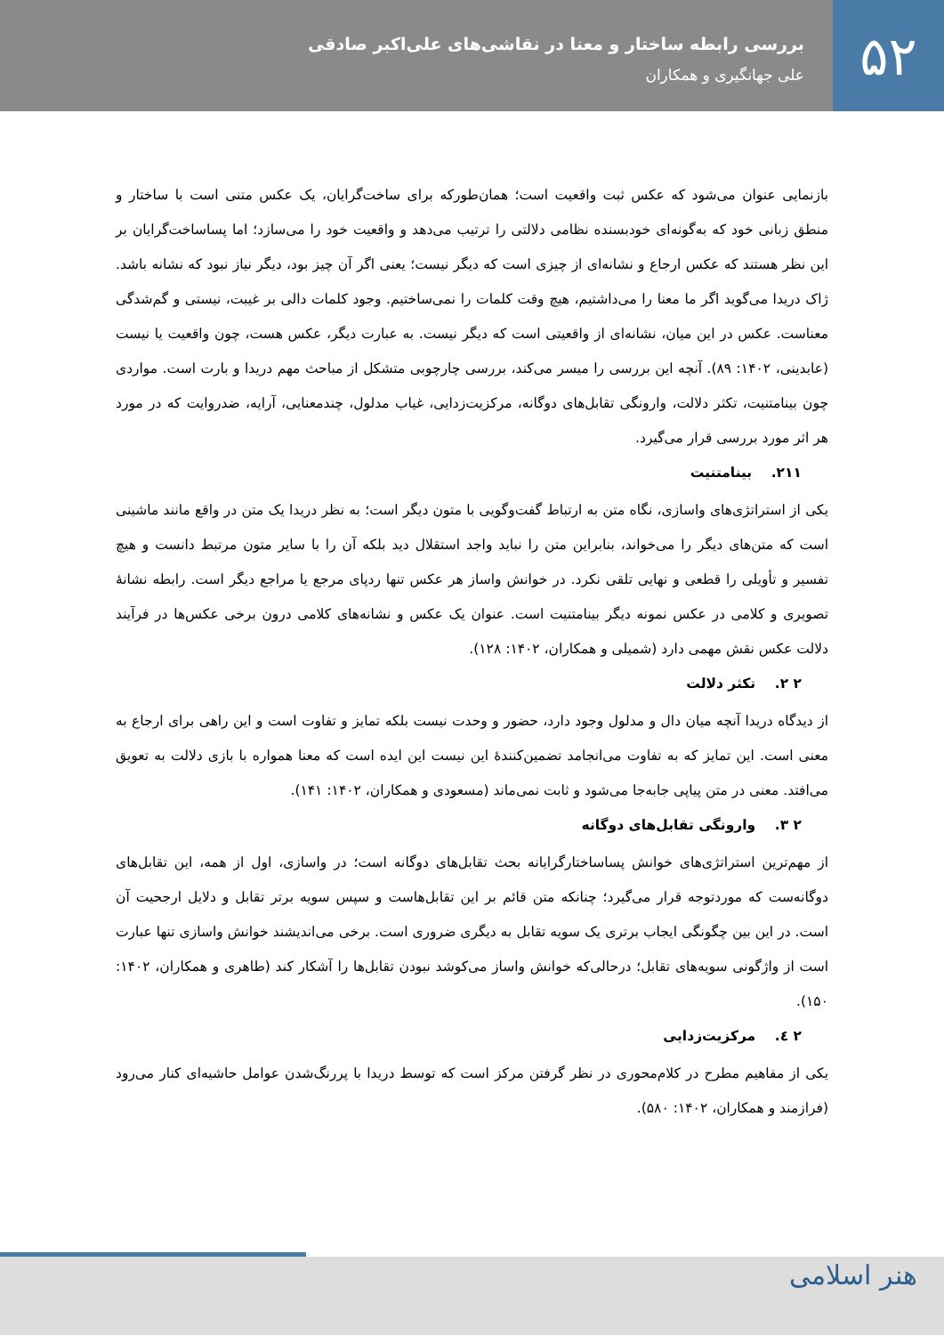۵۲
بررسی رابطه ساختار و معنا در نقاشی‌های علی‌اکبر صادقی
علی جهانگیری و همکاران
بازنمایی عنوان می‌شود که عکس ثبت واقعیت است؛ همان‌طورکه برای ساخت‌گرایان، یک عکس متنی است با ساختار و منطق زبانی خود که به‌گونه‌ای خودبسنده نظامی دلالتی را ترتیب می‌دهد و واقعیت خود را می‌سازد؛ اما پساساخت‌گرایان بر این نظر هستند که عکس ارجاع و نشانه‌ای از چیزی است که دیگر نیست؛ یعنی اگر آن چیز بود، دیگر نیاز نبود که نشانه باشد. ژاک دریدا می‌گوید اگر ما معنا را می‌داشتیم، هیچ وقت کلمات را نمی‌ساختیم. وجود کلمات دالی بر غیبت، نیستی و گم‌شدگی معناست. عکس در این میان، نشانه‌ای از واقعیتی است که دیگر نیست. به عبارت دیگر، عکس هست، چون واقعیت یا نیست (عابدینی، ۱۴۰۲: ۸۹). آنچه این بررسی را میسر می‌کند، بررسی چارچوبی متشکل از مباحث مهم دریدا و بارت است. مواردی چون بینامتنیت، تکثر دلالت، وارونگی تقابل‌های دوگانه، مرکزیت‌زدایی، غیاب مدلول، چندمعنایی، آرایه، ضدروایت که در مورد هر اثر مورد بررسی قرار می‌گیرد.
۲۱۱. بینامتنیت
یکی از استراتژی‌های واسازی، نگاه متن به ارتباط گفت‌وگویی با متون دیگر است؛ به نظر دریدا یک متن در واقع مانند ماشینی است که متن‌های دیگر را می‌خواند، بنابراین متن را نباید واجد استقلال دید بلکه آن را با سایر متون مرتبط دانست و هیچ تفسیر و تأویلی را قطعی و نهایی تلقی نکرد. در خوانش واساز هر عکس تنها ردپای مرجع یا مراجع دیگر است. رابطه نشانهٔ تصویری و کلامی در عکس نمونه دیگر بینامتنیت است. عنوان یک عکس و نشانه‌های کلامی درون برخی عکس‌ها در فرآیند دلالت عکس نقش مهمی دارد (شمیلی و همکاران، ۱۴۰۲: ۱۲۸).
۲ ۲. تکثر دلالت
از دیدگاه دریدا آنچه میان دال و مدلول وجود دارد، حضور و وحدت نیست بلکه تمایز و تفاوت است و این راهی برای ارجاع به معنی است. این تمایز که به تفاوت می‌انجامد تضمین‌کنندهٔ این نیست این ایده است که معنا همواره با بازی دلالت به تعویق می‌افتد. معنی در متن پیاپی جابه‌جا می‌شود و ثابت نمی‌ماند (مسعودی و همکاران، ۱۴۰۲: ۱۴۱).
۲ ۳. وارونگی تقابل‌های دوگانه
از مهم‌ترین استراتژی‌های خوانش پساساختارگرایانه بحث تقابل‌های دوگانه است؛ در واسازی، اول از همه، این تقابل‌های دوگانه‌ست که موردتوجه قرار می‌گیرد؛ چنانکه متن قائم بر این تقابل‌هاست و سپس سویه برتر تقابل و دلایل ارجحیت آن است. در این بین چگونگی ایجاب برتری یک سویه تقابل به دیگری ضروری است. برخی می‌اندیشند خوانش واسازی تنها عبارت است از واژگونی سویه‌های تقابل؛ درحالی‌که خوانش واساز می‌کوشد نبودن تقابل‌ها را آشکار کند (طاهری و همکاران، ۱۴۰۲: ۱۵۰).
۲ ٤. مرکزیت‌زدایی
یکی از مفاهیم مطرح در کلام‌محوری در نظر گرفتن مرکز است که توسط دریدا با پررنگ‌شدن عوامل حاشیه‌ای کنار می‌رود (فرازمند و همکاران، ۱۴۰۲: ۵۸۰).
هنر اسلامی